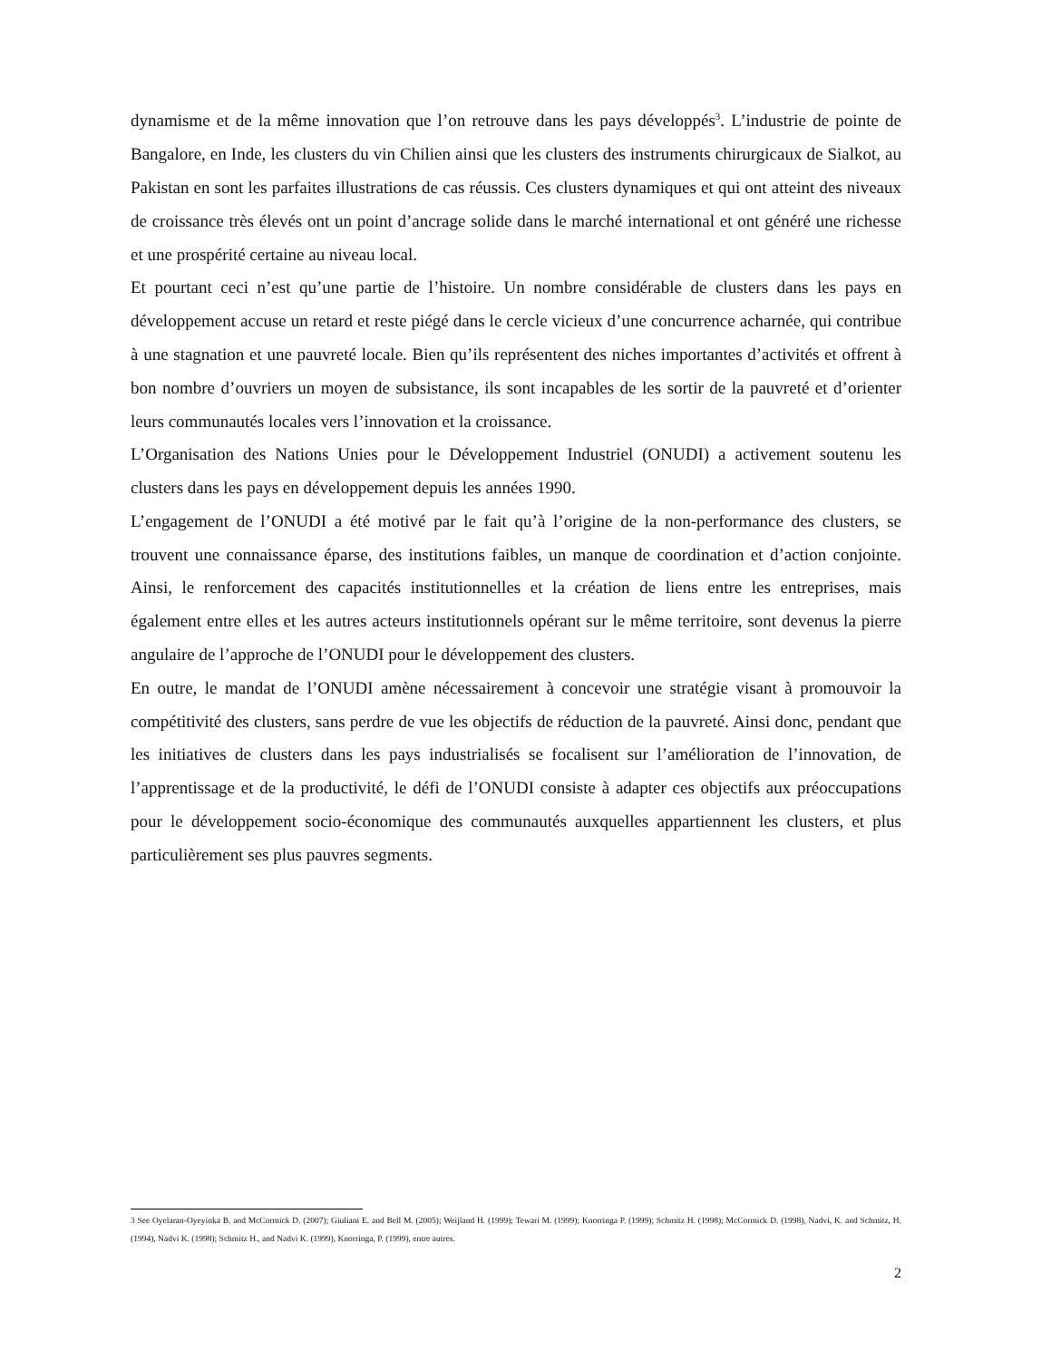dynamisme et de la même innovation que l’on retrouve dans les pays développés<sup>3</sup>. L’industrie de pointe de Bangalore, en Inde, les clusters du vin Chilien ainsi que les clusters des instruments chirurgicaux de Sialkot, au Pakistan en sont les parfaites illustrations de cas réussis. Ces clusters dynamiques et qui ont atteint des niveaux de croissance très élevés ont un point d’ancrage solide dans le marché international et ont généré une richesse et une prospérité certaine au niveau local.
Et pourtant ceci n’est qu’une partie de l’histoire. Un nombre considérable de clusters dans les pays en développement accuse un retard et reste piégé dans le cercle vicieux d’une concurrence acharnée, qui contribue à une stagnation et une pauvreté locale. Bien qu’ils représentent des niches importantes d’activités et offrent à bon nombre d’ouvriers un moyen de subsistance, ils sont incapables de les sortir de la pauvreté et d’orienter leurs communautés locales vers l’innovation et la croissance.
L’Organisation des Nations Unies pour le Développement Industriel (ONUDI) a activement soutenu les clusters dans les pays en développement depuis les années 1990.
L’engagement de l’ONUDI a été motivé par le fait qu’à l’origine de la non-performance des clusters, se trouvent une connaissance éparse, des institutions faibles, un manque de coordination et d’action conjointe. Ainsi, le renforcement des capacités institutionnelles et la création de liens entre les entreprises, mais également entre elles et les autres acteurs institutionnels opérant sur le même territoire, sont devenus la pierre angulaire de l’approche de l’ONUDI pour le développement des clusters.
En outre, le mandat de l’ONUDI amène nécessairement à concevoir une stratégie visant à promouvoir la compétitivité des clusters, sans perdre de vue les objectifs de réduction de la pauvreté. Ainsi donc, pendant que les initiatives de clusters dans les pays industrialisés se focalisent sur l’amélioration de l’innovation, de l’apprentissage et de la productivité, le défi de l’ONUDI consiste à adapter ces objectifs aux préoccupations pour le développement socio-économique des communautés auxquelles appartiennent les clusters, et plus particulièrement ses plus pauvres segments.
3 See Oyelaran-Oyeyinka B. and McCormick D. (2007); Giuliani E. and Bell M. (2005); Weijland H. (1999); Tewari M. (1999); Knorringa P. (1999); Schmitz H. (1998); McCormick D. (1998), Nadvi, K. and Schmitz, H. (1994), Nadvi K. (1998); Schmitz H., and Nadvi K. (1999), Knorringa, P. (1999), entre autres.
2